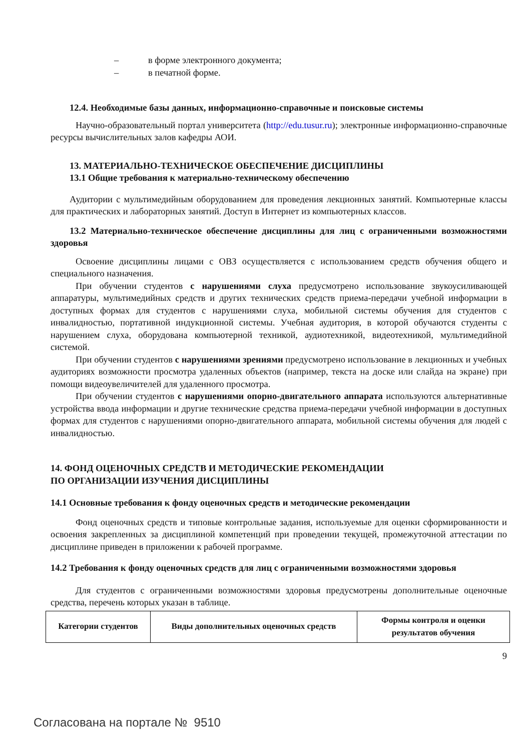– в форме электронного документа;
– в печатной форме.
12.4. Необходимые базы данных, информационно-справочные и поисковые системы
Научно-образовательный портал университета (http://edu.tusur.ru); электронные информационно-справочные ресурсы вычислительных залов кафедры АОИ.
13. МАТЕРИАЛЬНО-ТЕХНИЧЕСКОЕ ОБЕСПЕЧЕНИЕ ДИСЦИПЛИНЫ
13.1 Общие требования к материально-техническому обеспечению
Аудитории с мультимедийным оборудованием для проведения лекционных занятий. Компьютерные классы для практических и лабораторных занятий. Доступ в Интернет из компьютерных классов.
13.2 Материально-техническое обеспечение дисциплины для лиц с ограниченными возможностями здоровья
Освоение дисциплины лицами с ОВЗ осуществляется с использованием средств обучения общего и специального назначения.
При обучении студентов с нарушениями слуха предусмотрено использование звукоусиливающей аппаратуры, мультимедийных средств и других технических средств приема-передачи учебной информации в доступных формах для студентов с нарушениями слуха, мобильной системы обучения для студентов с инвалидностью, портативной индукционной системы. Учебная аудитория, в которой обучаются студенты с нарушением слуха, оборудована компьютерной техникой, аудиотехникой, видеотехникой, мультимедийной системой.
При обучении студентов с нарушениями зрениями предусмотрено использование в лекционных и учебных аудиториях возможности просмотра удаленных объектов (например, текста на доске или слайда на экране) при помощи видеоувеличителей для удаленного просмотра.
При обучении студентов с нарушениями опорно-двигательного аппарата используются альтернативные устройства ввода информации и другие технические средства приема-передачи учебной информации в доступных формах для студентов с нарушениями опорно-двигательного аппарата, мобильной системы обучения для людей с инвалидностью.
14. ФОНД ОЦЕНОЧНЫХ СРЕДСТВ И МЕТОДИЧЕСКИЕ РЕКОМЕНДАЦИИ
ПО ОРГАНИЗАЦИИ ИЗУЧЕНИЯ ДИСЦИПЛИНЫ
14.1 Основные требования к фонду оценочных средств и методические рекомендации
Фонд оценочных средств и типовые контрольные задания, используемые для оценки сформированности и освоения закрепленных за дисциплиной компетенций при проведении текущей, промежуточной аттестации по дисциплине приведен в приложении к рабочей программе.
14.2 Требования к фонду оценочных средств для лиц с ограниченными возможностями здоровья
Для студентов с ограниченными возможностями здоровья предусмотрены дополнительные оценочные средства, перечень которых указан в таблице.
| Категории студентов | Виды дополнительных оценочных средств | Формы контроля и оценки результатов обучения |
| --- | --- | --- |
9
Согласована на портале № 9510